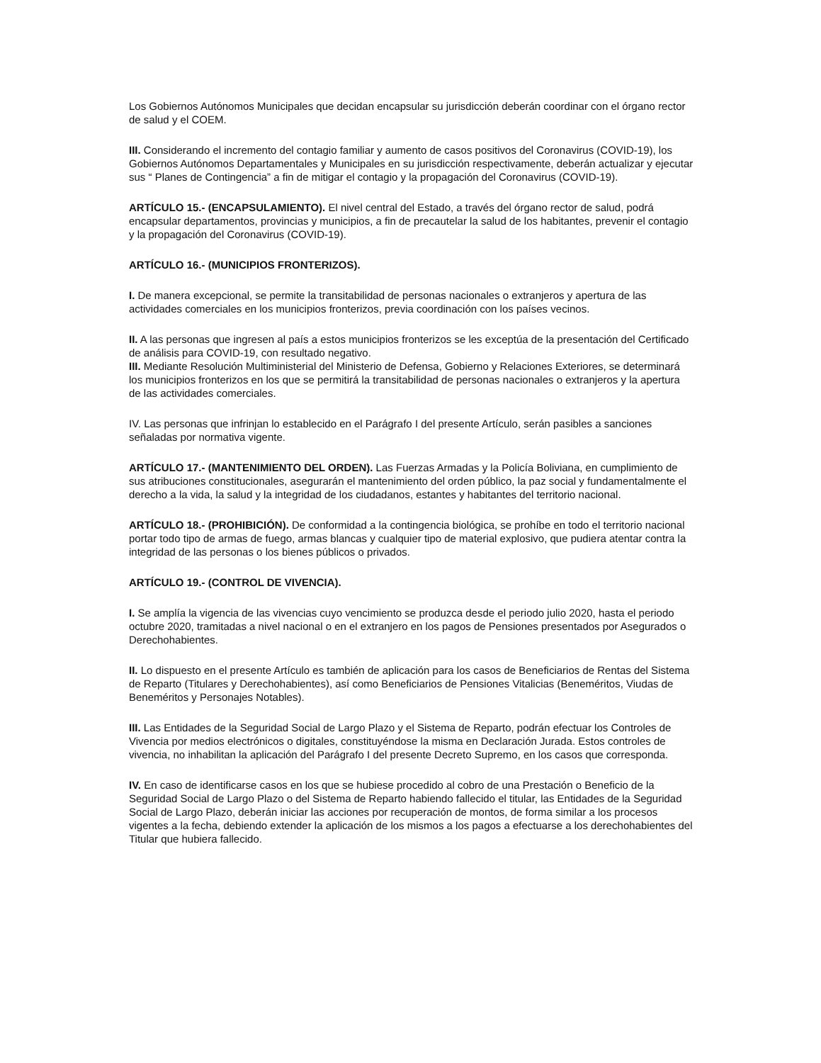Los Gobiernos Autónomos Municipales que decidan encapsular su jurisdicción deberán coordinar con el órgano rector de salud y el COEM.
III. Considerando el incremento del contagio familiar y aumento de casos positivos del Coronavirus (COVID-19), los Gobiernos Autónomos Departamentales y Municipales en su jurisdicción respectivamente, deberán actualizar y ejecutar sus “ Planes de Contingencia” a fin de mitigar el contagio y la propagación del Coronavirus (COVID-19).
ARTÍCULO 15.- (ENCAPSULAMIENTO). El nivel central del Estado, a través del órgano rector de salud, podrá encapsular departamentos, provincias y municipios, a fin de precautelar la salud de los habitantes, prevenir el contagio y la propagación del Coronavirus (COVID-19).
ARTÍCULO 16.- (MUNICIPIOS FRONTERIZOS).
I. De manera excepcional, se permite la transitabilidad de personas nacionales o extranjeros y apertura de las actividades comerciales en los municipios fronterizos, previa coordinación con los países vecinos.
II. A las personas que ingresen al país a estos municipios fronterizos se les exceptúa de la presentación del Certificado de análisis para COVID-19, con resultado negativo.
III. Mediante Resolución Multiministerial del Ministerio de Defensa, Gobierno y Relaciones Exteriores, se determinará los municipios fronterizos en los que se permitirá la transitabilidad de personas nacionales o extranjeros y la apertura de las actividades comerciales.
IV. Las personas que infrinjan lo establecido en el Parágrafo I del presente Artículo, serán pasibles a sanciones señaladas por normativa vigente.
ARTÍCULO 17.- (MANTENIMIENTO DEL ORDEN). Las Fuerzas Armadas y la Policía Boliviana, en cumplimiento de sus atribuciones constitucionales, asegurarán el mantenimiento del orden público, la paz social y fundamentalmente el derecho a la vida, la salud y la integridad de los ciudadanos, estantes y habitantes del territorio nacional.
ARTÍCULO 18.- (PROHIBICIÓN). De conformidad a la contingencia biológica, se prohíbe en todo el territorio nacional portar todo tipo de armas de fuego, armas blancas y cualquier tipo de material explosivo, que pudiera atentar contra la integridad de las personas o los bienes públicos o privados.
ARTÍCULO 19.- (CONTROL DE VIVENCIA).
I. Se amplía la vigencia de las vivencias cuyo vencimiento se produzca desde el periodo julio 2020, hasta el periodo octubre 2020, tramitadas a nivel nacional o en el extranjero en los pagos de Pensiones presentados por Asegurados o Derechohabientes.
II. Lo dispuesto en el presente Artículo es también de aplicación para los casos de Beneficiarios de Rentas del Sistema de Reparto (Titulares y Derechohabientes), así como Beneficiarios de Pensiones Vitalicias (Beneméritos, Viudas de Beneméritos y Personajes Notables).
III. Las Entidades de la Seguridad Social de Largo Plazo y el Sistema de Reparto, podrán efectuar los Controles de Vivencia por medios electrónicos o digitales, constituyéndose la misma en Declaración Jurada. Estos controles de vivencia, no inhabilitan la aplicación del Parágrafo I del presente Decreto Supremo, en los casos que corresponda.
IV. En caso de identificarse casos en los que se hubiese procedido al cobro de una Prestación o Beneficio de la Seguridad Social de Largo Plazo o del Sistema de Reparto habiendo fallecido el titular, las Entidades de la Seguridad Social de Largo Plazo, deberán iniciar las acciones por recuperación de montos, de forma similar a los procesos vigentes a la fecha, debiendo extender la aplicación de los mismos a los pagos a efectuarse a los derechohabientes del Titular que hubiera fallecido.